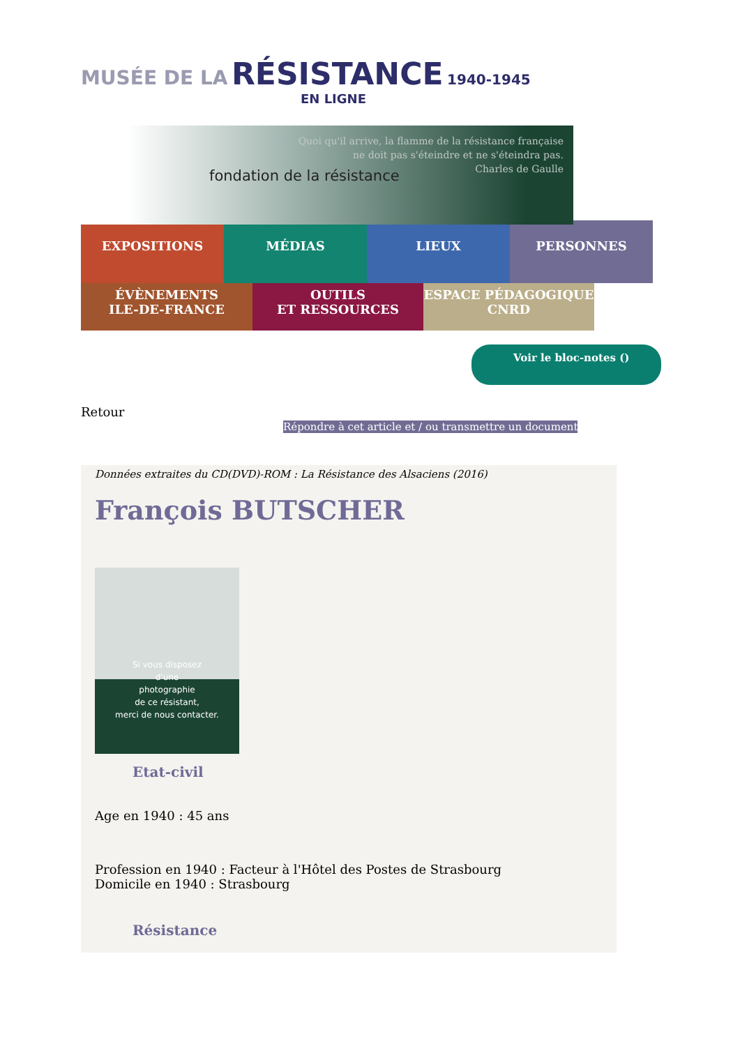MUSÉE DE LA RÉSISTANCE 1940-1945
EN LIGNE
fondation de la résistance
Quoi qu'il arrive, la flamme de la résistance française
ne doit pas s'éteindre et ne s'éteindra pas.
Charles de Gaulle
EXPOSITIONS MÉDIAS LIEUX
PERSONNES
ÉVÈNEMENTS
ILE-DE-FRANCE
OUTILS
ET RESSOURCES
ESPACE PÉDAGOGIQUE
CNRD
Voir le bloc-notes ()
Retour
Répondre à cet article et / ou transmettre un document
Données extraites du CD(DVD)-ROM : La Résistance des Alsaciens (2016)
François BUTSCHER
Si vous disposez
d'une
photographie
de ce résistant,
merci de nous contacter.
Etat-civil
Age en 1940 : 45 ans
Profession en 1940 : Facteur à l'Hôtel des Postes de Strasbourg
Domicile en 1940 : Strasbourg
Résistance